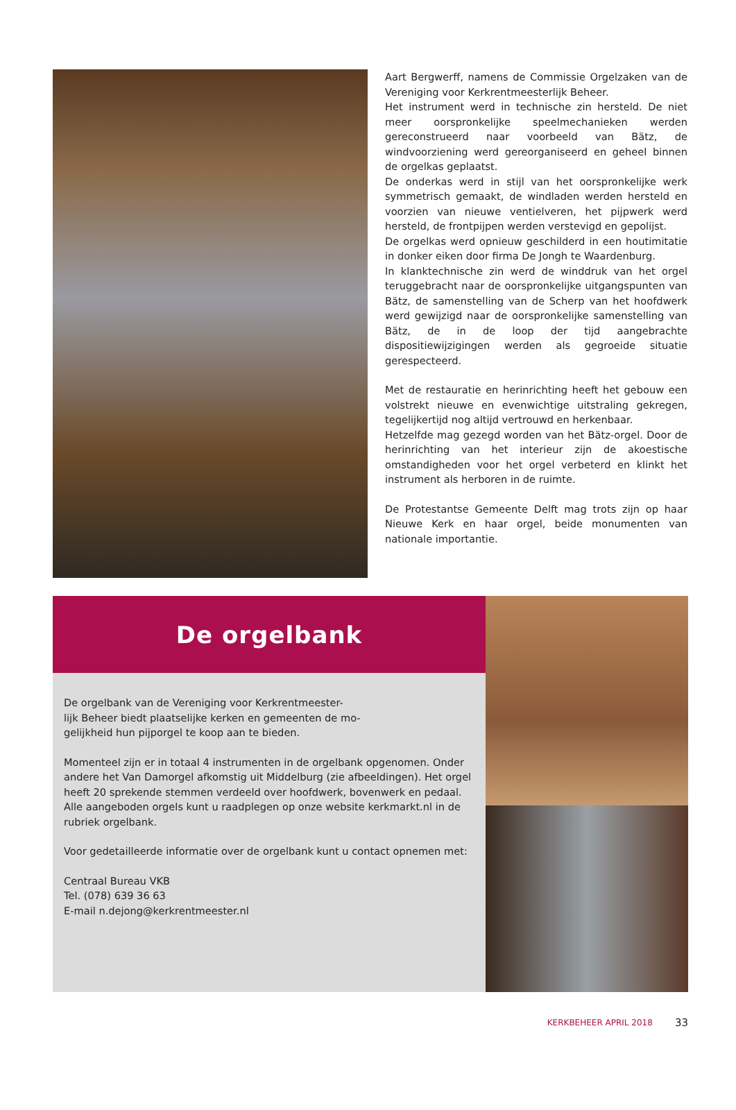Aart Bergwerff, namens de Commissie Orgelzaken van de Vereniging voor Kerkrentmeesterlijk Beheer.
Het instrument werd in technische zin hersteld. De niet meer oorspronkelijke speelmechanieken werden gereconstrueerd naar voorbeeld van Bätz, de windvoorziening werd gereorganiseerd en geheel binnen de orgelkas geplaatst.
De onderkas werd in stijl van het oorspronkelijke werk symmetrisch gemaakt, de windladen werden hersteld en voorzien van nieuwe ventielveren, het pijpwerk werd hersteld, de frontpijpen werden verstevigd en gepolijst.
De orgelkas werd opnieuw geschilderd in een houtimitatie in donker eiken door firma De Jongh te Waardenburg.
In klanktechnische zin werd de winddruk van het orgel teruggebracht naar de oorspronkelijke uitgangspunten van Bätz, de samenstelling van de Scherp van het hoofdwerk werd gewijzigd naar de oorspronkelijke samenstelling van Bätz, de in de loop der tijd aangebrachte dispositiewijzigingen werden als gegroeide situatie gerespecteerd.
Met de restauratie en herinrichting heeft het gebouw een volstrekt nieuwe en evenwichtige uitstraling gekregen, tegelijkertijd nog altijd vertrouwd en herkenbaar.
Hetzelfde mag gezegd worden van het Bätz-orgel. Door de herinrichting van het interieur zijn de akoestische omstandigheden voor het orgel verbeterd en klinkt het instrument als herboren in de ruimte.
De Protestantse Gemeente Delft mag trots zijn op haar Nieuwe Kerk en haar orgel, beide monumenten van nationale importantie.
De orgelbank
De orgelbank van de Vereniging voor Kerkrentmeester-
lijk Beheer biedt plaatselijke kerken en gemeenten de mo-
gelijkheid hun pijporgel te koop aan te bieden.
Momenteel zijn er in totaal 4 instrumenten in de orgelbank opgenomen. Onder andere het Van Damorgel afkomstig uit Middelburg (zie afbeeldingen). Het orgel heeft 20 sprekende stemmen verdeeld over hoofdwerk, bovenwerk en pedaal. Alle aangeboden orgels kunt u raadplegen op onze website kerkmarkt.nl in de rubriek orgelbank.
Voor gedetailleerde informatie over de orgelbank kunt u contact opnemen met:
Centraal Bureau VKB
Tel. (078) 639 36 63
E-mail n.dejong@kerkrentmeester.nl
KERKBEHEER APRIL 2018 33